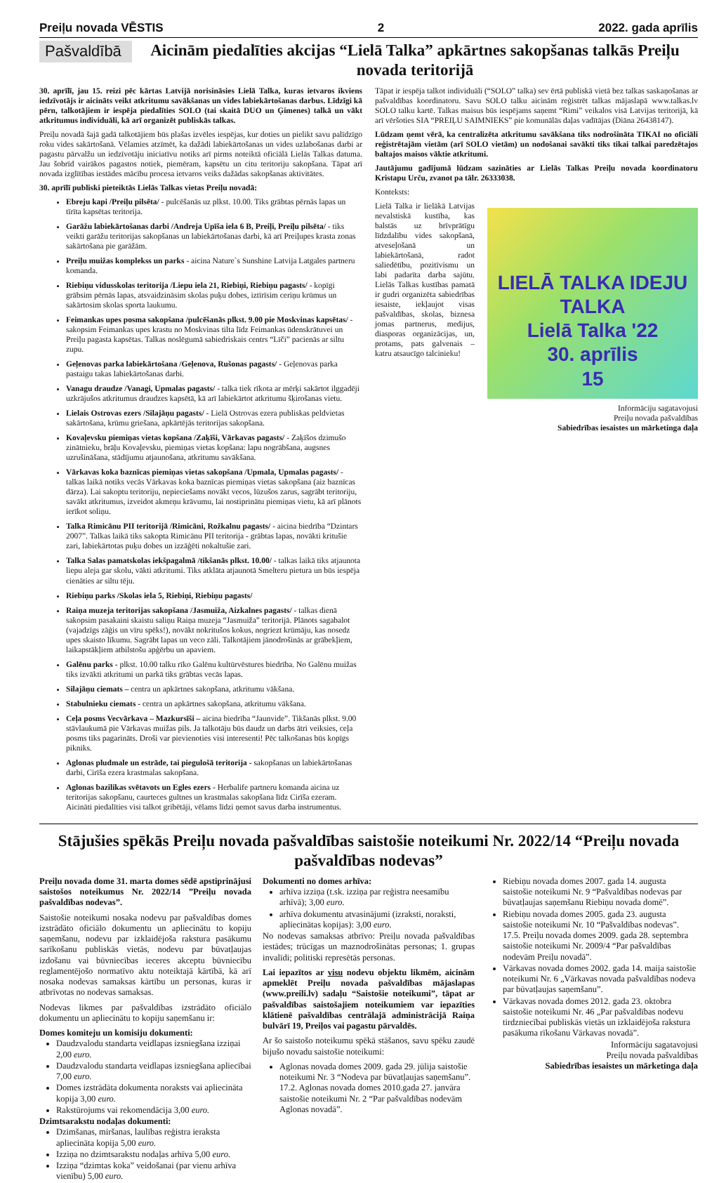Preiļu novada VĒSTIS 2 2022. gada aprīlis
Pašvaldībā
Aicinām piedalīties akcijas “Lielā Talka” apkārtnes sakopšanas talkās Preiļu novada teritorijā
30. aprīlī, jau 15. reizi pēc kārtas Latvijā norisināsies Lielā Talka, kuras ietvaros ikviens iedzīvotājs ir aicināts veikt atkritumu savākšanas un vides labiekārtošanas darbus. Līdzīgi kā pērn, talkotājiem ir iespēja piedalīties SOLO (tai skaitā DUO un Ģimenes) talkā un vākt atkritumus individuāli, kā arī organizēt publiskās talkas.
Preiļu novadā šajā gadā talkotājiem būs plašas izvēles iespējas, kur doties un pielikt savu palīdzīgo roku vides sakārtošanā. Vēlamies atzīmēt, ka dažādi labiekārtošanas un vides uzlabošanas darbi ar pagastu pārvalžu un iedzīvotāju iniciatīvu notiks arī pirms noteiktā oficiālā Lielās Talkas datuma. Jau šobrīd vairākos pagastos notiek, piemēram, kapsētu un citu teritoriju sakopšana. Tāpat arī novada izglītības iestādes mācību procesa ietvaros veiks dažādas sakopšanas aktivitātes.
30. aprīlī publiski pieteiktās Lielās Talkas vietas Preiļu novadā:
Ebreju kapi /Preiļu pilsēta/ - pulcēšanās uz plkst. 10.00. Tiks grābtas pērnās lapas un tīrīta kapsētas teritorija.
Garāžu labiekārtošanas darbi /Andreja Upīša iela 6 B, Preiļi, Preiļu pilsēta/ - tiks veikti garāžu teritorijas sakopšanas un labiekārtošanas darbi, kā arī Preiļupes krasta zonas sakārtošana pie garāžām.
Preiļu muižas komplekss un parks - aicina Nature`s Sunshine Latvija Latgales partneru komanda.
Riebiņu vidusskolas teritorija /Liepu iela 21, Riebiņi, Riebiņu pagasts/ - kopīgi grābsim pērnās lapas, atsvaidzināsim skolas puķu dobes, iztīrīsim ceriņu krūmus un sakārtosim skolas sporta laukumu.
Feimankas upes posma sakopšana /pulcēšanās plkst. 9.00 pie Moskvinas kapsētas/ - sakopsim Feimankas upes krastu no Moskvinas tilta līdz Feimankas ūdenskrātuvei un Preiļu pagasta kapsētas. Talkas noslēgumā sabiedriskais centrs “Līči” pacienās ar siltu zupu.
Geļenovas parka labiekārtošana /Geļenova, Rušonas pagasts/ - Geļenovas parka pastaigu takas labiekārtošanas darbi.
Vanagu draudze /Vanagi, Upmalas pagasts/ - talka tiek rīkota ar mērķi sakārtot ilggadēji uzkrājušos atkritumus draudzes kapsētā, kā arī labiekārtot atkritumu šķirošanas vietu.
Lielais Ostrovas ezers /Silajāņu pagasts/ - Lielā Ostrovas ezera publiskas peldvietas sakārtošana, krūmu griešana, apkārtējās teritorijas sakopšana.
Kovaļevsku piemiņas vietas kopšana /Zaķīši, Vārkavas pagasts/ - Zaķīšos dzimušo zinātnieku, brāļu Kovaļevsku, piemiņas vietas kopšana: lapu nogrābšana, augsnes uzrušināšana, stādījumu atjaunošana, atkritumu savākšana.
Vārkavas koka baznīcas piemiņas vietas sakopšana /Upmala, Upmalas pagasts/ - talkas laikā notiks vecās Vārkavas koka baznīcas piemiņas vietas sakopšana (aiz baznīcas dārza). Lai sakoptu teritoriju, nepieciešams novākt vecos, lūzušos zarus, sagrābt teritoriju, savākt atkritumus, izveidot akmeņu krāvumu, lai nostiprinātu piemiņas vietu, kā arī plānots ierīkot soliņu.
Talka Rimicānu PII teritorijā /Rimicāni, Rožkalnu pagasts/ - aicina biedrība “Dzintars 2007”. Talkas laikā tiks sakopta Rimicānu PII teritorija - grābtas lapas, novākti kritušie zari, labiekārtotas puķu dobes un izzāģēti nokaltušie zari.
Talka Salas pamatskolas iekšpagalmā /tikšanās plkst. 10.00/ - talkas laikā tiks atjaunota liepu aleja gar skolu, vākti atkritumi. Tiks atklāta atjaunotā Smelteru pietura un būs iespēja cienāties ar siltu tēju.
Riebiņu parks /Skolas iela 5, Riebiņi, Riebiņu pagasts/
Raiņa muzeja teritorijas sakopšana /Jasmuiža, Aizkalnes pagasts/ - talkas dienā sakopsim pasakaini skaistu saliņu Raiņa muzeja “Jasmuiža” teritorijā. Plānots sagabalot (vajadzīgs zāģis un vīru spēks!), novākt nokritušos kokus, nogriezt krūmāju, kas nosedz upes skaisto līkumu. Sagrābt lapas un veco zāli. Talkotājiem jānodrošinās ar grābekļiem, laikapstākļiem atbilstošu apģērbu un apaviem.
Galēnu parks - plkst. 10.00 talku rīko Galēnu kultūrvēstures biedrība. No Galēnu muižas tiks izvākti atkritumi un parkā tiks grābtas vecās lapas.
Silajāņu ciemats – centra un apkārtnes sakopšana, atkritumu vākšana.
Stabulnieku ciemats - centra un apkārtnes sakopšana, atkritumu vākšana.
Ceļa posms Vecvārkava – Mazkursīši – aicina biedrība “Jaunvide”. Tikšanās plkst. 9.00 stāvlaukumā pie Vārkavas muižas pils. Ja talkotāju būs daudz un darbs ātri veiksies, ceļa posms tiks pagarināts. Droši var pievienoties visi interesenti! Pēc talkošanas būs kopīgs pikniks.
Aglonas pludmale un estrāde, tai piegulošā teritorija - sakopšanas un labiekārtošanas darbi, Cirīša ezera krastmalas sakopšana.
Aglonas bazilikas svētavots un Egles ezers - Herbalife partneru komanda aicina uz teritorijas sakopšanu, caurteces gultnes un krastmalas sakopšana līdz Cirīša ezeram. Aicināti piedalīties visi talkot gribētāji, vēlams līdzi ņemot savus darba instrumentus.
Tāpat ir iespēja talkot individuāli (“SOLO” talka) sev ērtā publiskā vietā bez talkas saskaņošanas ar pašvaldības koordinatoru. Savu SOLO talku aicinām reģistrēt talkas mājaslapā www.talkas.lv SOLO talku kartē. Talkas maisus būs iespējams saņemt “Rimi” veikalos visā Latvijas teritorijā, kā arī vēršoties SIA “PREIĻU SAIMNIEKS” pie komunālās daļas vadītājas (Diāna 26438147).
Lūdzam ņemt vērā, ka centralizēta atkritumu savākšana tiks nodrošināta TIKAI no oficiāli reģistrētajām vietām (arī SOLO vietām) un nodošanai savākti tiks tikai talkai paredzētajos baltajos maisos vāktie atkritumi.
Jautājumu gadījumā lūdzam sazināties ar Lielās Talkas Preiļu novada koordinatoru Kristapu Urču, zvanot pa tālr. 26333038.
Konteksts:
LIELĀ TALKA IDEJU TALKA
Lielā Talka '22
30. aprīlis
15
Lielā Talka ir lielākā Latvijas nevalstiskā kustība, kas balstās uz brīvprātīgu līdzdalību vides sakopšanā, atveseļošanā un labiekārtošanā, radot saliedētību, pozitīvismu un labi padarīta darba sajūtu. Lielās Talkas kustības pamatā ir gudri organizēta sabiedrības iesaiste, iekļaujot visas pašvaldības, skolas, biznesa jomas partnerus, medijus, diasporas organizācijas, un, protams, pats galvenais – katru atsaucīgo talcinieku!
Informāciju sagatavojusi
Preiļu novada pašvaldības
Sabiedrības iesaistes un mārketinga daļa
Stājušies spēkās Preiļu novada pašvaldības saistošie noteikumi Nr. 2022/14 “Preiļu novada pašvaldības nodevas”
Preiļu novada dome 31. marta domes sēdē apstiprinājusi saistošos noteikumus Nr. 2022/14 ”Preiļu novada pašvaldības nodevas”.
Saistošie noteikumi nosaka nodevu par pašvaldības domes izstrādāto oficiālo dokumentu un apliecinātu to kopiju saņemšanu, nodevu par izklaidējoša rakstura pasākumu sarīkošanu publiskās vietās, nodevu par būvatļaujas izdošanu vai būvniecības ieceres akceptu būvniecību reglamentējošo normatīvo aktu noteiktajā kārtībā, kā arī nosaka nodevas samaksas kārtību un personas, kuras ir atbrīvotas no nodevas samaksas.
Nodevas likmes par pašvaldības izstrādāto oficiālo dokumentu un apliecinātu to kopiju saņemšanu ir:
Domes komiteju un komisiju dokumenti:
Daudzvalodu standarta veidlapas izsniegšana izziņai 2,00 euro.
Daudzvalodu standarta veidlapas izsniegšana apliecībai 7,00 euro.
Domes izstrādāta dokumenta noraksts vai apliecināta kopija 3,00 euro.
Rakstūrojums vai rekomendācija 3,00 euro.
Dzimtsarakstu nodaļas dokumenti:
Dzimšanas, miršanas, laulības reģistra ieraksta apliecināta kopija 5,00 euro.
Izziņa no dzimtsarakstu nodaļas arhīva 5,00 euro.
Izziņa “dzimtas koka” veidošanai (par vienu arhīva vienību) 5,00 euro.
Dokumenti no domes arhīva:
arhīva izziņa (t.sk. izziņa par reģistra neesamību arhīvā); 3,00 euro.
arhīva dokumentu atvasinājumi (izraksti, noraksti, apliecinātas kopijas): 3,00 euro.
No nodevas samaksas atbrīvo: Preiļu novada pašvaldības iestādes; trūcīgas un maznodrošinātas personas; 1. grupas invalīdi; politiski represētās personas.
Lai iepazītos ar visu nodevu objektu likmēm, aicinām apmeklēt Preiļu novada pašvaldības mājaslapas (www.preili.lv) sadaļu “Saistošie noteikumi”, tāpat ar pašvaldības saistošajiem noteikumiem var iepazīties klātienē pašvaldības centrālajā administrācijā Raiņa bulvārī 19, Preiļos vai pagastu pārvaldēs.
Ar šo saistošo noteikumu spēkā stāšanos, savu spēku zaudē bijušo novadu saistošie noteikumi:
Aglonas novada domes 2009. gada 29. jūlija saistošie noteikumi Nr. 3 “Nodeva par būvatļaujas saņemšanu”. 17.2. Aglonas novada domes 2010.gada 27. janvāra saistošie noteikumi Nr. 2 “Par pašvaldības nodevām Aglonas novadā”.
Riebiņu novada domes 2007. gada 14. augusta saistošie noteikumi Nr. 9 “Pašvaldības nodevas par būvatļaujas saņemšanu Riebiņu novada domē”.
Riebiņu novada domes 2005. gada 23. augusta saistošie noteikumi Nr. 10 “Pašvaldības nodevas”. 17.5. Preiļu novada domes 2009. gada 28. septembra saistošie noteikumi Nr. 2009/4 “Par pašvaldības nodevām Preiļu novadā”.
Vārkavas novada domes 2002. gada 14. maija saistošie noteikumi Nr. 6 „Vārkavas novada pašvaldības nodeva par būvatļaujas saņemšanu”.
Vārkavas novada domes 2012. gada 23. oktobra saistošie noteikumi Nr. 46 „Par pašvaldības nodevu tirdzniecībai publiskās vietās un izklaidējoša rakstura pasākuma rīkošanu Vārkavas novadā”.
Informāciju sagatavojusi
Preiļu novada pašvaldības
Sabiedrības iesaistes un mārketinga daļa